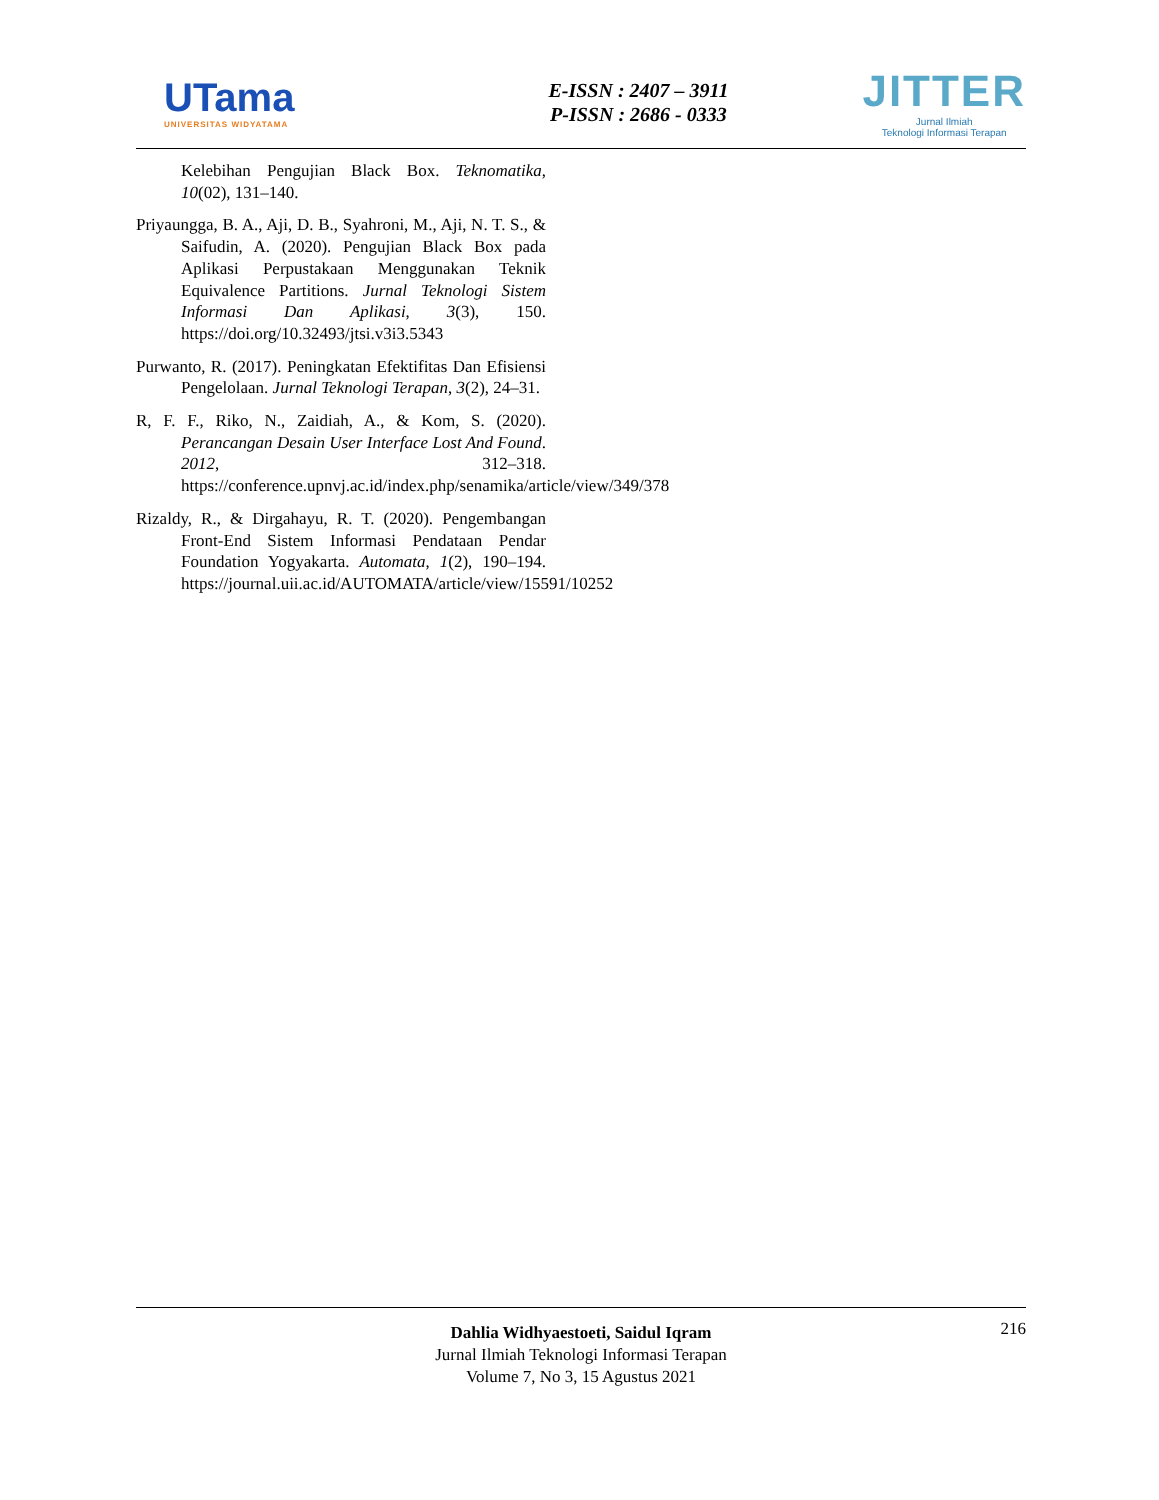UTama
UNIVERSITAS WIDYATAMA
E-ISSN : 2407 – 3911
P-ISSN : 2686 - 0333
JITTER
Jurnal Ilmiah
Teknologi Informasi Terapan
Kelebihan Pengujian Black Box. Teknomatika, 10(02), 131–140.
Priyaungga, B. A., Aji, D. B., Syahroni, M., Aji, N. T. S., & Saifudin, A. (2020). Pengujian Black Box pada Aplikasi Perpustakaan Menggunakan Teknik Equivalence Partitions. Jurnal Teknologi Sistem Informasi Dan Aplikasi, 3(3), 150. https://doi.org/10.32493/jtsi.v3i3.5343
Purwanto, R. (2017). Peningkatan Efektifitas Dan Efisiensi Pengelolaan. Jurnal Teknologi Terapan, 3(2), 24–31.
R, F. F., Riko, N., Zaidiah, A., & Kom, S. (2020). Perancangan Desain User Interface Lost And Found. 2012, 312–318. https://conference.upnvj.ac.id/index.php/senamika/article/view/349/378
Rizaldy, R., & Dirgahayu, R. T. (2020). Pengembangan Front-End Sistem Informasi Pendataan Pendar Foundation Yogyakarta. Automata, 1(2), 190–194. https://journal.uii.ac.id/AUTOMATA/article/view/15591/10252
216 Dahlia Widhyaestoeti, Saidul Iqram
Jurnal Ilmiah Teknologi Informasi Terapan
Volume 7, No 3, 15 Agustus 2021